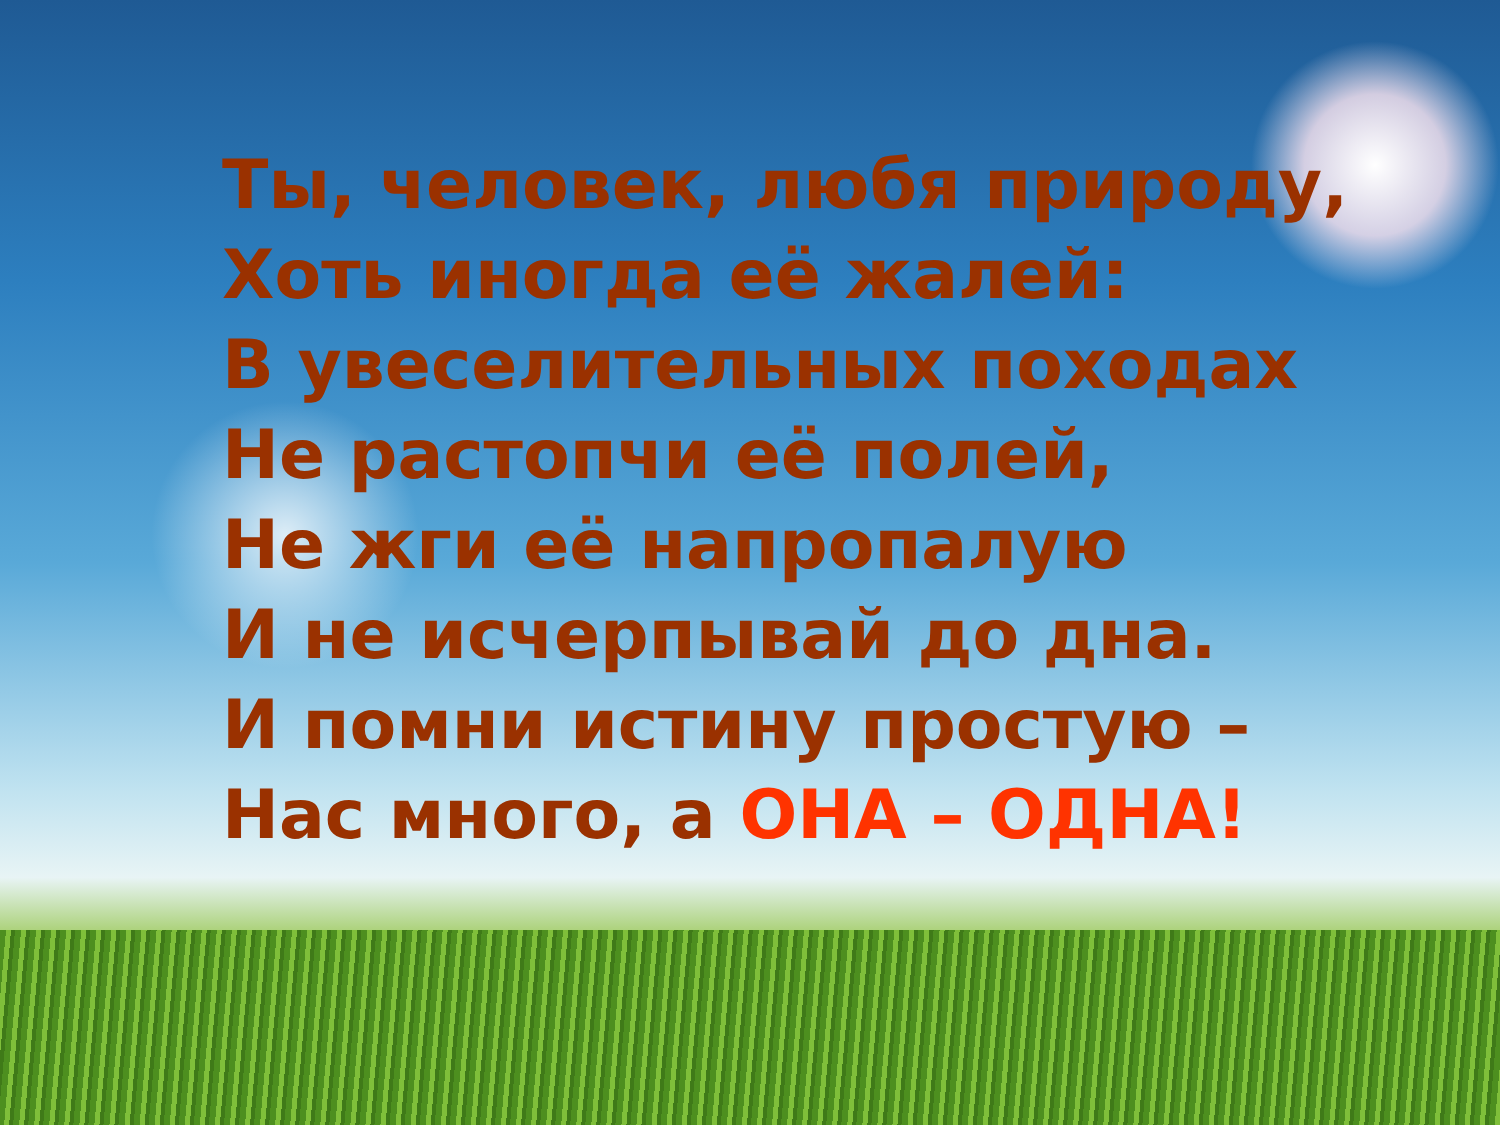Ты, человек, любя природу,
Хоть иногда её жалей:
В увеселительных походах
Не растопчи её полей,
Не жги её напропалую
И не исчерпывай до дна.
И помни истину простую –
Нас много, а ОНА – ОДНА!